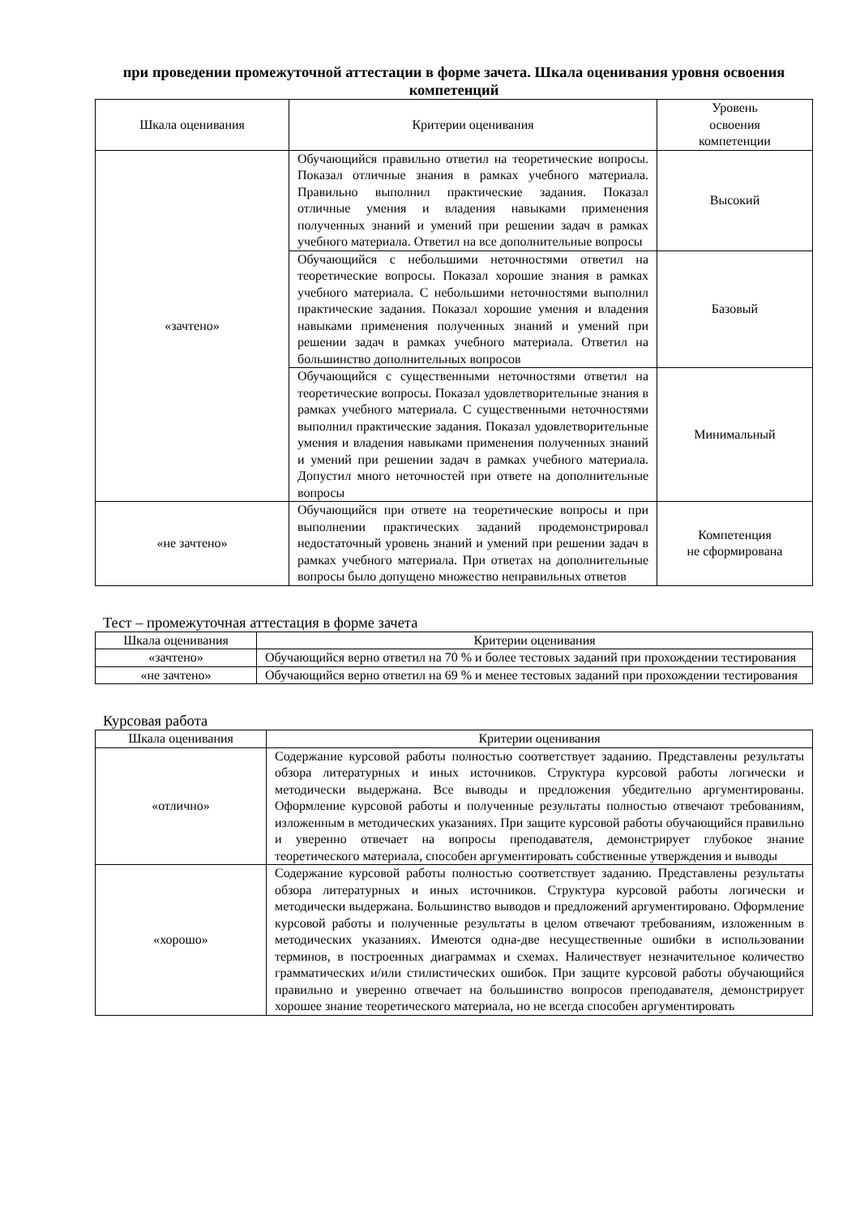при проведении промежуточной аттестации в форме зачета. Шкала оценивания уровня освоения компетенций
| Шкала оценивания | Критерии оценивания | Уровень освоения компетенции |
| --- | --- | --- |
| «зачтено» | Обучающийся правильно ответил на теоретические вопросы. Показал отличные знания в рамках учебного материала. Правильно выполнил практические задания. Показал отличные умения и владения навыками применения полученных знаний и умений при решении задач в рамках учебного материала. Ответил на все дополнительные вопросы | Высокий |
| | Обучающийся с небольшими неточностями ответил на теоретические вопросы. Показал хорошие знания в рамках учебного материала. С небольшими неточностями выполнил практические задания. Показал хорошие умения и владения навыками применения полученных знаний и умений при решении задач в рамках учебного материала. Ответил на большинство дополнительных вопросов | Базовый |
| | Обучающийся с существенными неточностями ответил на теоретические вопросы. Показал удовлетворительные знания в рамках учебного материала. С существенными неточностями выполнил практические задания. Показал удовлетворительные умения и владения навыками применения полученных знаний и умений при решении задач в рамках учебного материала. Допустил много неточностей при ответе на дополнительные вопросы | Минимальный |
| «не зачтено» | Обучающийся при ответе на теоретические вопросы и при выполнении практических заданий продемонстрировал недостаточный уровень знаний и умений при решении задач в рамках учебного материала. При ответах на дополнительные вопросы было допущено множество неправильных ответов | Компетенция не сформирована |
Тест – промежуточная аттестация в форме зачета
| Шкала оценивания | Критерии оценивания |
| --- | --- |
| «зачтено» | Обучающийся верно ответил на 70 % и более тестовых заданий при прохождении тестирования |
| «не зачтено» | Обучающийся верно ответил на 69 % и менее тестовых заданий при прохождении тестирования |
Курсовая работа
| Шкала оценивания | Критерии оценивания |
| --- | --- |
| «отлично» | Содержание курсовой работы полностью соответствует заданию. Представлены результаты обзора литературных и иных источников. Структура курсовой работы логически и методически выдержана. Все выводы и предложения убедительно аргументированы. Оформление курсовой работы и полученные результаты полностью отвечают требованиям, изложенным в методических указаниях. При защите курсовой работы обучающийся правильно и уверенно отвечает на вопросы преподавателя, демонстрирует глубокое знание теоретического материала, способен аргументировать собственные утверждения и выводы |
| «хорошо» | Содержание курсовой работы полностью соответствует заданию. Представлены результаты обзора литературных и иных источников. Структура курсовой работы логически и методически выдержана. Большинство выводов и предложений аргументировано. Оформление курсовой работы и полученные результаты в целом отвечают требованиям, изложенным в методических указаниях. Имеются одна-две несущественные ошибки в использовании терминов, в построенных диаграммах и схемах. Наличествует незначительное количество грамматических и/или стилистических ошибок. При защите курсовой работы обучающийся правильно и уверенно отвечает на большинство вопросов преподавателя, демонстрирует хорошее знание теоретического материала, но не всегда способен аргументировать |